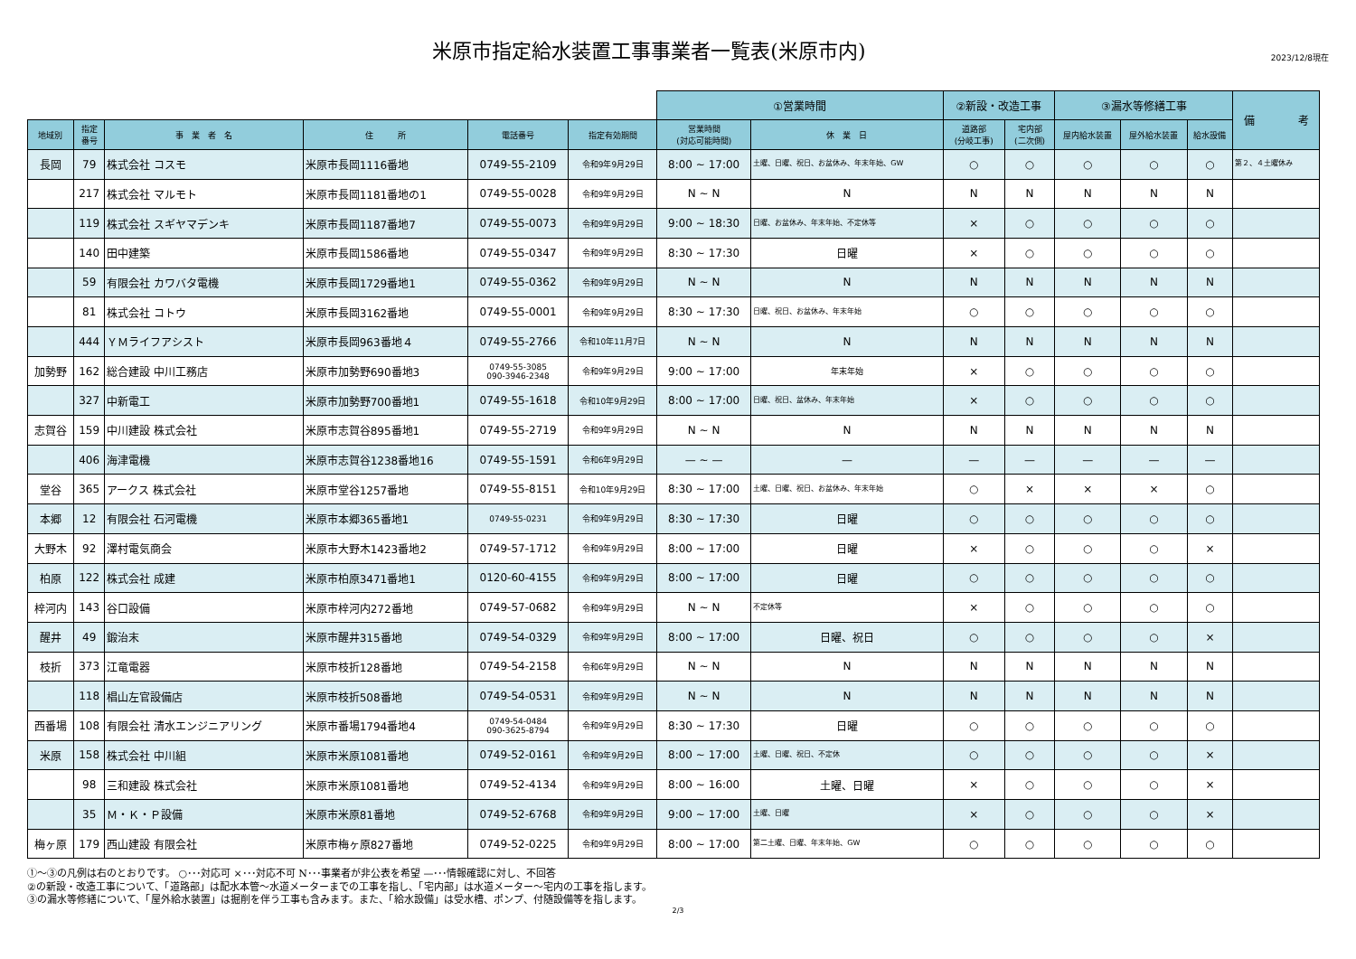米原市指定給水装置工事事業者一覧表(米原市内)
2023/12/8現在
| | | | | | | ①営業時間 | | ②新設・改造工事 | | ③漏水等修繕工事 | | | 備 考 |
| --- | --- | --- | --- | --- | --- | --- | --- | --- | --- | --- | --- | --- | --- |
| 地域別 | 指定 番号 | 事 業 者 名 | 住 所 | 電話番号 | 指定有効期間 | 営業時間 (対応可能時間) | 休 業 日 | 道路部 (分岐工事) | 宅内部 (二次側) | 屋内給水装置 | 屋外給水装置 | 給水設備 | |
| 長岡 | 79 | 株式会社 コスモ | 米原市長岡1116番地 | 0749-55-2109 | 令和9年9月29日 | 8:00 ~ 17:00 | 土曜、日曜、祝日、お盆休み、年末年始、GW | ○ | ○ | ○ | ○ | ○ | 第２、４土曜休み |
| | 217 | 株式会社 マルモト | 米原市長岡1181番地の1 | 0749-55-0028 | 令和9年9月29日 | N ~ N | N | N | N | N | N | N | |
| | 119 | 株式会社 スギヤマデンキ | 米原市長岡1187番地7 | 0749-55-0073 | 令和9年9月29日 | 9:00 ~ 18:30 | 日曜、お盆休み、年末年始、不定休等 | × | ○ | ○ | ○ | ○ | |
| | 140 | 田中建築 | 米原市長岡1586番地 | 0749-55-0347 | 令和9年9月29日 | 8:30 ~ 17:30 | 日曜 | × | ○ | ○ | ○ | ○ | |
| | 59 | 有限会社 カワバタ電機 | 米原市長岡1729番地1 | 0749-55-0362 | 令和9年9月29日 | N ~ N | N | N | N | N | N | N | |
| | 81 | 株式会社 コトウ | 米原市長岡3162番地 | 0749-55-0001 | 令和9年9月29日 | 8:30 ~ 17:30 | 日曜、祝日、お盆休み、年末年始 | ○ | ○ | ○ | ○ | ○ | |
| | 444 | ＹＭライフアシスト | 米原市長岡963番地４ | 0749-55-2766 | 令和10年11月7日 | N ~ N | N | N | N | N | N | N | |
| 加勢野 | 162 | 総合建設 中川工務店 | 米原市加勢野690番地3 | 0749-55-3085 090-3946-2348 | 令和9年9月29日 | 9:00 ~ 17:00 | 年末年始 | × | ○ | ○ | ○ | ○ | |
| | 327 | 中新電工 | 米原市加勢野700番地1 | 0749-55-1618 | 令和10年9月29日 | 8:00 ~ 17:00 | 日曜、祝日、盆休み、年末年始 | × | ○ | ○ | ○ | ○ | |
| 志賀谷 | 159 | 中川建設 株式会社 | 米原市志賀谷895番地1 | 0749-55-2719 | 令和9年9月29日 | N ~ N | N | N | N | N | N | N | |
| | 406 | 海津電機 | 米原市志賀谷1238番地16 | 0749-55-1591 | 令和6年9月29日 | — ~ — | — | — | — | — | — | — | |
| 堂谷 | 365 | アークス 株式会社 | 米原市堂谷1257番地 | 0749-55-8151 | 令和10年9月29日 | 8:30 ~ 17:00 | 土曜、日曜、祝日、お盆休み、年末年始 | ○ | × | × | × | ○ | |
| 本郷 | 12 | 有限会社 石河電機 | 米原市本郷365番地1 | 0749-55-0231 | 令和9年9月29日 | 8:30 ~ 17:30 | 日曜 | ○ | ○ | ○ | ○ | ○ | |
| 大野木 | 92 | 澤村電気商会 | 米原市大野木1423番地2 | 0749-57-1712 | 令和9年9月29日 | 8:00 ~ 17:00 | 日曜 | × | ○ | ○ | ○ | × | |
| 柏原 | 122 | 株式会社 成建 | 米原市柏原3471番地1 | 0120-60-4155 | 令和9年9月29日 | 8:00 ~ 17:00 | 日曜 | ○ | ○ | ○ | ○ | ○ | |
| 梓河内 | 143 | 谷口設備 | 米原市梓河内272番地 | 0749-57-0682 | 令和9年9月29日 | N ~ N | 不定休等 | × | ○ | ○ | ○ | ○ | |
| 醒井 | 49 | 鍛治末 | 米原市醒井315番地 | 0749-54-0329 | 令和9年9月29日 | 8:00 ~ 17:00 | 日曜、祝日 | ○ | ○ | ○ | ○ | × | |
| 枝折 | 373 | 江竜電器 | 米原市枝折128番地 | 0749-54-2158 | 令和6年9月29日 | N ~ N | N | N | N | N | N | N | |
| | 118 | 椙山左官設備店 | 米原市枝折508番地 | 0749-54-0531 | 令和9年9月29日 | N ~ N | N | N | N | N | N | N | |
| 西番場 | 108 | 有限会社 清水エンジニアリング | 米原市番場1794番地4 | 0749-54-0484 090-3625-8794 | 令和9年9月29日 | 8:30 ~ 17:30 | 日曜 | ○ | ○ | ○ | ○ | ○ | |
| 米原 | 158 | 株式会社 中川組 | 米原市米原1081番地 | 0749-52-0161 | 令和9年9月29日 | 8:00 ~ 17:00 | 土曜、日曜、祝日、不定休 | ○ | ○ | ○ | ○ | × | |
| | 98 | 三和建設 株式会社 | 米原市米原1081番地 | 0749-52-4134 | 令和9年9月29日 | 8:00 ~ 16:00 | 土曜、日曜 | × | ○ | ○ | ○ | × | |
| | 35 | Ｍ・Ｋ・Ｐ設備 | 米原市米原81番地 | 0749-52-6768 | 令和9年9月29日 | 9:00 ~ 17:00 | 土曜、日曜 | × | ○ | ○ | ○ | × | |
| 梅ヶ原 | 179 | 西山建設 有限会社 | 米原市梅ヶ原827番地 | 0749-52-0225 | 令和9年9月29日 | 8:00 ~ 17:00 | 第二土曜、日曜、年末年始、GW | ○ | ○ | ○ | ○ | ○ | |
①～③の凡例は右のとおりです。 ○･･･対応可 ×･･･対応不可 N･･･事業者が非公表を希望 —･･･情報確認に対し、不回答
②の新設・改造工事について、「道路部」は配水本管～水道メーターまでの工事を指し、「宅内部」は水道メーター～宅内の工事を指します。
③の漏水等修繕について、「屋外給水装置」は掘削を伴う工事も含みます。また、「給水設備」は受水槽、ポンプ、付随設備等を指します。
2/3